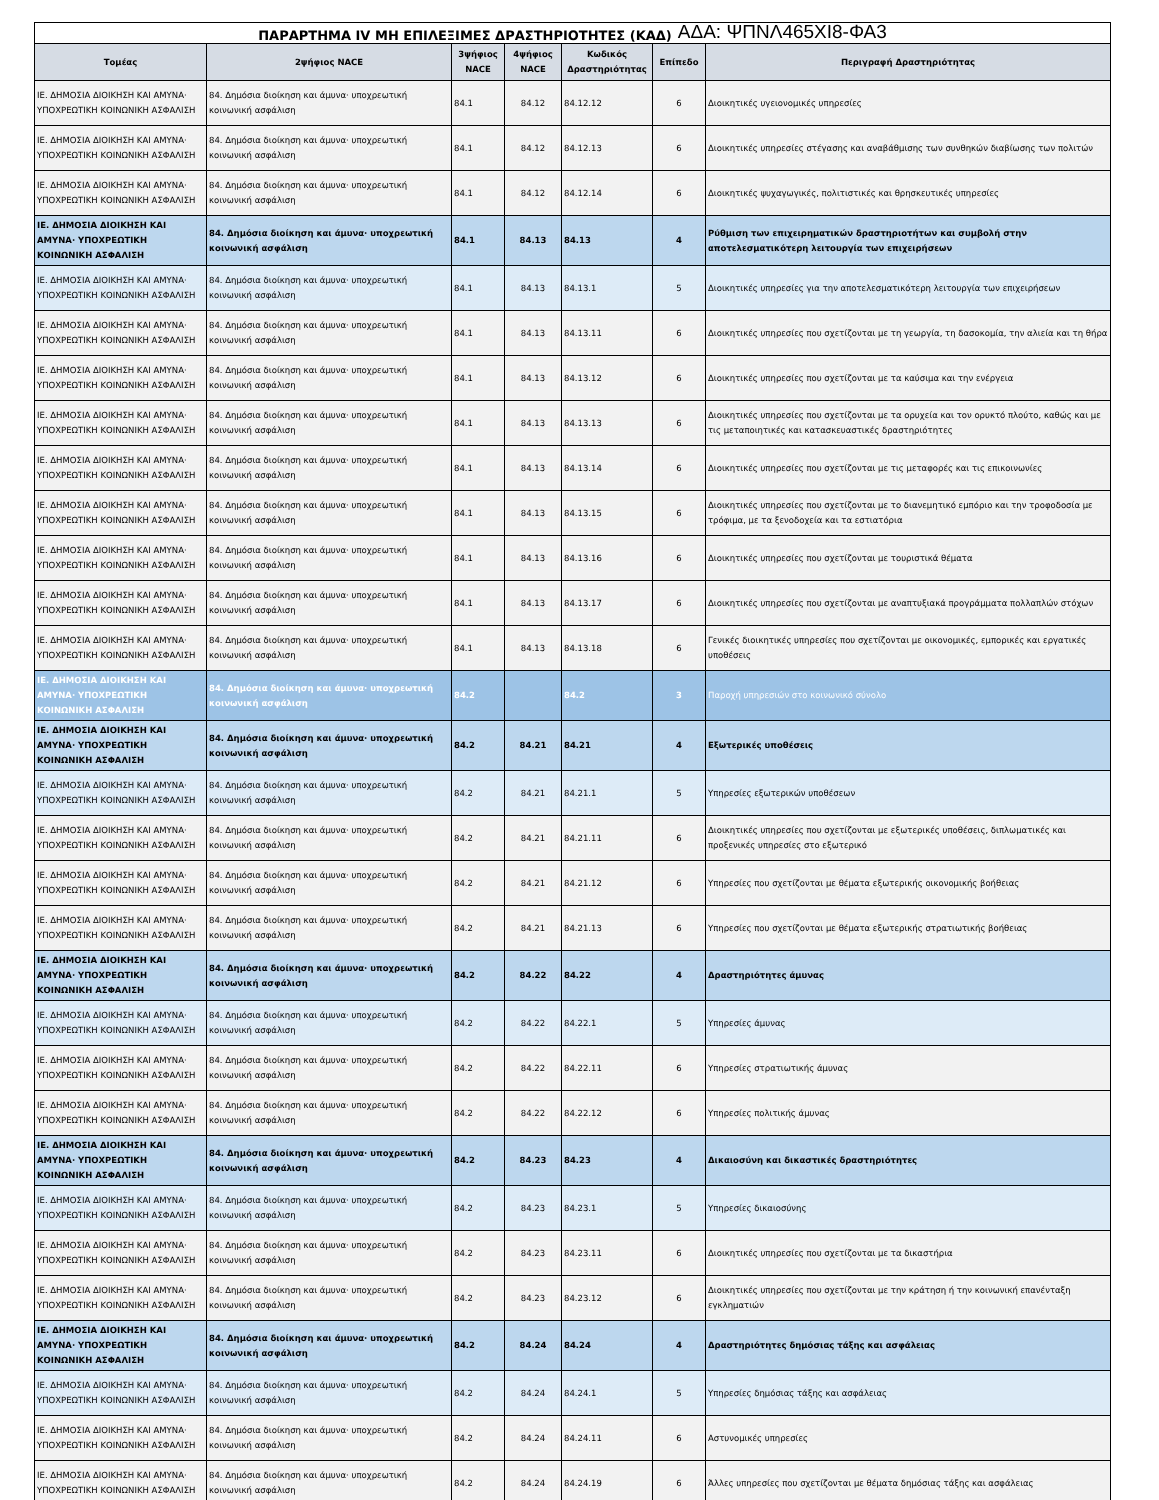ΠΑΡΑΡΤΗΜΑ IV ΜΗ ΕΠΙΛΕΞΙΜΕΣ ΔΡΑΣΤΗΡΙΟΤΗΤΕΣ (ΚΑΔ) ΑΔΑ: ΨΠΝΛ465ΧΙ8-ΦΑ3
| Τομέας | 2ψήφιος NACE | 3ψήφιος NACE | 4ψήφιος NACE | Κωδικός Δραστηριότητας | Επίπεδο | Περιγραφή Δραστηριότητας |
| --- | --- | --- | --- | --- | --- | --- |
| ΙΕ. ΔΗΜΟΣΙΑ ΔΙΟΙΚΗΣΗ ΚΑΙ ΑΜΥΝΑ· ΥΠΟΧΡΕΩΤΙΚΗ ΚΟΙΝΩΝΙΚΗ ΑΣΦΑΛΙΣΗ | 84. Δημόσια διοίκηση και άμυνα· υποχρεωτική κοινωνική ασφάλιση | 84.1 | 84.12 | 84.12.12 | 6 | Διοικητικές υγειονομικές υπηρεσίες |
| ΙΕ. ΔΗΜΟΣΙΑ ΔΙΟΙΚΗΣΗ ΚΑΙ ΑΜΥΝΑ· ΥΠΟΧΡΕΩΤΙΚΗ ΚΟΙΝΩΝΙΚΗ ΑΣΦΑΛΙΣΗ | 84. Δημόσια διοίκηση και άμυνα· υποχρεωτική κοινωνική ασφάλιση | 84.1 | 84.12 | 84.12.13 | 6 | Διοικητικές υπηρεσίες στέγασης και αναβάθμισης των συνθηκών διαβίωσης των πολιτών |
| ΙΕ. ΔΗΜΟΣΙΑ ΔΙΟΙΚΗΣΗ ΚΑΙ ΑΜΥΝΑ· ΥΠΟΧΡΕΩΤΙΚΗ ΚΟΙΝΩΝΙΚΗ ΑΣΦΑΛΙΣΗ | 84. Δημόσια διοίκηση και άμυνα· υποχρεωτική κοινωνική ασφάλιση | 84.1 | 84.12 | 84.12.14 | 6 | Διοικητικές ψυχαγωγικές, πολιτιστικές και θρησκευτικές υπηρεσίες |
| ΙΕ. ΔΗΜΟΣΙΑ ΔΙΟΙΚΗΣΗ ΚΑΙ ΑΜΥΝΑ· ΥΠΟΧΡΕΩΤΙΚΗ ΚΟΙΝΩΝΙΚΗ ΑΣΦΑΛΙΣΗ | 84. Δημόσια διοίκηση και άμυνα· υποχρεωτική κοινωνική ασφάλιση | 84.1 | 84.13 | 84.13 | 4 | Ρύθμιση των επιχειρηματικών δραστηριοτήτων και συμβολή στην αποτελεσματικότερη λειτουργία των επιχειρήσεων |
| ΙΕ. ΔΗΜΟΣΙΑ ΔΙΟΙΚΗΣΗ ΚΑΙ ΑΜΥΝΑ· ΥΠΟΧΡΕΩΤΙΚΗ ΚΟΙΝΩΝΙΚΗ ΑΣΦΑΛΙΣΗ | 84. Δημόσια διοίκηση και άμυνα· υποχρεωτική κοινωνική ασφάλιση | 84.1 | 84.13 | 84.13.1 | 5 | Διοικητικές υπηρεσίες για την αποτελεσματικότερη λειτουργία των επιχειρήσεων |
| ΙΕ. ΔΗΜΟΣΙΑ ΔΙΟΙΚΗΣΗ ΚΑΙ ΑΜΥΝΑ· ΥΠΟΧΡΕΩΤΙΚΗ ΚΟΙΝΩΝΙΚΗ ΑΣΦΑΛΙΣΗ | 84. Δημόσια διοίκηση και άμυνα· υποχρεωτική κοινωνική ασφάλιση | 84.1 | 84.13 | 84.13.11 | 6 | Διοικητικές υπηρεσίες που σχετίζονται με τη γεωργία, τη δασοκομία, την αλιεία και τη θήρα |
| ΙΕ. ΔΗΜΟΣΙΑ ΔΙΟΙΚΗΣΗ ΚΑΙ ΑΜΥΝΑ· ΥΠΟΧΡΕΩΤΙΚΗ ΚΟΙΝΩΝΙΚΗ ΑΣΦΑΛΙΣΗ | 84. Δημόσια διοίκηση και άμυνα· υποχρεωτική κοινωνική ασφάλιση | 84.1 | 84.13 | 84.13.12 | 6 | Διοικητικές υπηρεσίες που σχετίζονται με τα καύσιμα και την ενέργεια |
| ΙΕ. ΔΗΜΟΣΙΑ ΔΙΟΙΚΗΣΗ ΚΑΙ ΑΜΥΝΑ· ΥΠΟΧΡΕΩΤΙΚΗ ΚΟΙΝΩΝΙΚΗ ΑΣΦΑΛΙΣΗ | 84. Δημόσια διοίκηση και άμυνα· υποχρεωτική κοινωνική ασφάλιση | 84.1 | 84.13 | 84.13.13 | 6 | Διοικητικές υπηρεσίες που σχετίζονται με τα ορυχεία και τον ορυκτό πλούτο, καθώς και με τις μεταποιητικές και κατασκευαστικές δραστηριότητες |
| ΙΕ. ΔΗΜΟΣΙΑ ΔΙΟΙΚΗΣΗ ΚΑΙ ΑΜΥΝΑ· ΥΠΟΧΡΕΩΤΙΚΗ ΚΟΙΝΩΝΙΚΗ ΑΣΦΑΛΙΣΗ | 84. Δημόσια διοίκηση και άμυνα· υποχρεωτική κοινωνική ασφάλιση | 84.1 | 84.13 | 84.13.14 | 6 | Διοικητικές υπηρεσίες που σχετίζονται με τις μεταφορές και τις επικοινωνίες |
| ΙΕ. ΔΗΜΟΣΙΑ ΔΙΟΙΚΗΣΗ ΚΑΙ ΑΜΥΝΑ· ΥΠΟΧΡΕΩΤΙΚΗ ΚΟΙΝΩΝΙΚΗ ΑΣΦΑΛΙΣΗ | 84. Δημόσια διοίκηση και άμυνα· υποχρεωτική κοινωνική ασφάλιση | 84.1 | 84.13 | 84.13.15 | 6 | Διοικητικές υπηρεσίες που σχετίζονται με το διανεμητικό εμπόριο και την τροφοδοσία με τρόφιμα, με τα ξενοδοχεία και τα εστιατόρια |
| ΙΕ. ΔΗΜΟΣΙΑ ΔΙΟΙΚΗΣΗ ΚΑΙ ΑΜΥΝΑ· ΥΠΟΧΡΕΩΤΙΚΗ ΚΟΙΝΩΝΙΚΗ ΑΣΦΑΛΙΣΗ | 84. Δημόσια διοίκηση και άμυνα· υποχρεωτική κοινωνική ασφάλιση | 84.1 | 84.13 | 84.13.16 | 6 | Διοικητικές υπηρεσίες που σχετίζονται με τουριστικά θέματα |
| ΙΕ. ΔΗΜΟΣΙΑ ΔΙΟΙΚΗΣΗ ΚΑΙ ΑΜΥΝΑ· ΥΠΟΧΡΕΩΤΙΚΗ ΚΟΙΝΩΝΙΚΗ ΑΣΦΑΛΙΣΗ | 84. Δημόσια διοίκηση και άμυνα· υποχρεωτική κοινωνική ασφάλιση | 84.1 | 84.13 | 84.13.17 | 6 | Διοικητικές υπηρεσίες που σχετίζονται με αναπτυξιακά προγράμματα πολλαπλών στόχων |
| ΙΕ. ΔΗΜΟΣΙΑ ΔΙΟΙΚΗΣΗ ΚΑΙ ΑΜΥΝΑ· ΥΠΟΧΡΕΩΤΙΚΗ ΚΟΙΝΩΝΙΚΗ ΑΣΦΑΛΙΣΗ | 84. Δημόσια διοίκηση και άμυνα· υποχρεωτική κοινωνική ασφάλιση | 84.1 | 84.13 | 84.13.18 | 6 | Γενικές διοικητικές υπηρεσίες που σχετίζονται με οικονομικές, εμπορικές και εργατικές υποθέσεις |
| ΙΕ. ΔΗΜΟΣΙΑ ΔΙΟΙΚΗΣΗ ΚΑΙ ΑΜΥΝΑ· ΥΠΟΧΡΕΩΤΙΚΗ ΚΟΙΝΩΝΙΚΗ ΑΣΦΑΛΙΣΗ | 84. Δημόσια διοίκηση και άμυνα· υποχρεωτική κοινωνική ασφάλιση | 84.2 | | 84.2 | 3 | Παροχή υπηρεσιών στο κοινωνικό σύνολο |
| ΙΕ. ΔΗΜΟΣΙΑ ΔΙΟΙΚΗΣΗ ΚΑΙ ΑΜΥΝΑ· ΥΠΟΧΡΕΩΤΙΚΗ ΚΟΙΝΩΝΙΚΗ ΑΣΦΑΛΙΣΗ | 84. Δημόσια διοίκηση και άμυνα· υποχρεωτική κοινωνική ασφάλιση | 84.2 | 84.21 | 84.21 | 4 | Εξωτερικές υποθέσεις |
| ΙΕ. ΔΗΜΟΣΙΑ ΔΙΟΙΚΗΣΗ ΚΑΙ ΑΜΥΝΑ· ΥΠΟΧΡΕΩΤΙΚΗ ΚΟΙΝΩΝΙΚΗ ΑΣΦΑΛΙΣΗ | 84. Δημόσια διοίκηση και άμυνα· υποχρεωτική κοινωνική ασφάλιση | 84.2 | 84.21 | 84.21.1 | 5 | Υπηρεσίες εξωτερικών υποθέσεων |
| ΙΕ. ΔΗΜΟΣΙΑ ΔΙΟΙΚΗΣΗ ΚΑΙ ΑΜΥΝΑ· ΥΠΟΧΡΕΩΤΙΚΗ ΚΟΙΝΩΝΙΚΗ ΑΣΦΑΛΙΣΗ | 84. Δημόσια διοίκηση και άμυνα· υποχρεωτική κοινωνική ασφάλιση | 84.2 | 84.21 | 84.21.11 | 6 | Διοικητικές υπηρεσίες που σχετίζονται με εξωτερικές υποθέσεις, διπλωματικές και προξενικές υπηρεσίες στο εξωτερικό |
| ΙΕ. ΔΗΜΟΣΙΑ ΔΙΟΙΚΗΣΗ ΚΑΙ ΑΜΥΝΑ· ΥΠΟΧΡΕΩΤΙΚΗ ΚΟΙΝΩΝΙΚΗ ΑΣΦΑΛΙΣΗ | 84. Δημόσια διοίκηση και άμυνα· υποχρεωτική κοινωνική ασφάλιση | 84.2 | 84.21 | 84.21.12 | 6 | Υπηρεσίες που σχετίζονται με θέματα εξωτερικής οικονομικής βοήθειας |
| ΙΕ. ΔΗΜΟΣΙΑ ΔΙΟΙΚΗΣΗ ΚΑΙ ΑΜΥΝΑ· ΥΠΟΧΡΕΩΤΙΚΗ ΚΟΙΝΩΝΙΚΗ ΑΣΦΑΛΙΣΗ | 84. Δημόσια διοίκηση και άμυνα· υποχρεωτική κοινωνική ασφάλιση | 84.2 | 84.21 | 84.21.13 | 6 | Υπηρεσίες που σχετίζονται με θέματα εξωτερικής στρατιωτικής βοήθειας |
| ΙΕ. ΔΗΜΟΣΙΑ ΔΙΟΙΚΗΣΗ ΚΑΙ ΑΜΥΝΑ· ΥΠΟΧΡΕΩΤΙΚΗ ΚΟΙΝΩΝΙΚΗ ΑΣΦΑΛΙΣΗ | 84. Δημόσια διοίκηση και άμυνα· υποχρεωτική κοινωνική ασφάλιση | 84.2 | 84.22 | 84.22 | 4 | Δραστηριότητες άμυνας |
| ΙΕ. ΔΗΜΟΣΙΑ ΔΙΟΙΚΗΣΗ ΚΑΙ ΑΜΥΝΑ· ΥΠΟΧΡΕΩΤΙΚΗ ΚΟΙΝΩΝΙΚΗ ΑΣΦΑΛΙΣΗ | 84. Δημόσια διοίκηση και άμυνα· υποχρεωτική κοινωνική ασφάλιση | 84.2 | 84.22 | 84.22.1 | 5 | Υπηρεσίες άμυνας |
| ΙΕ. ΔΗΜΟΣΙΑ ΔΙΟΙΚΗΣΗ ΚΑΙ ΑΜΥΝΑ· ΥΠΟΧΡΕΩΤΙΚΗ ΚΟΙΝΩΝΙΚΗ ΑΣΦΑΛΙΣΗ | 84. Δημόσια διοίκηση και άμυνα· υποχρεωτική κοινωνική ασφάλιση | 84.2 | 84.22 | 84.22.11 | 6 | Υπηρεσίες στρατιωτικής άμυνας |
| ΙΕ. ΔΗΜΟΣΙΑ ΔΙΟΙΚΗΣΗ ΚΑΙ ΑΜΥΝΑ· ΥΠΟΧΡΕΩΤΙΚΗ ΚΟΙΝΩΝΙΚΗ ΑΣΦΑΛΙΣΗ | 84. Δημόσια διοίκηση και άμυνα· υποχρεωτική κοινωνική ασφάλιση | 84.2 | 84.22 | 84.22.12 | 6 | Υπηρεσίες πολιτικής άμυνας |
| ΙΕ. ΔΗΜΟΣΙΑ ΔΙΟΙΚΗΣΗ ΚΑΙ ΑΜΥΝΑ· ΥΠΟΧΡΕΩΤΙΚΗ ΚΟΙΝΩΝΙΚΗ ΑΣΦΑΛΙΣΗ | 84. Δημόσια διοίκηση και άμυνα· υποχρεωτική κοινωνική ασφάλιση | 84.2 | 84.23 | 84.23 | 4 | Δικαιοσύνη και δικαστικές δραστηριότητες |
| ΙΕ. ΔΗΜΟΣΙΑ ΔΙΟΙΚΗΣΗ ΚΑΙ ΑΜΥΝΑ· ΥΠΟΧΡΕΩΤΙΚΗ ΚΟΙΝΩΝΙΚΗ ΑΣΦΑΛΙΣΗ | 84. Δημόσια διοίκηση και άμυνα· υποχρεωτική κοινωνική ασφάλιση | 84.2 | 84.23 | 84.23.1 | 5 | Υπηρεσίες δικαιοσύνης |
| ΙΕ. ΔΗΜΟΣΙΑ ΔΙΟΙΚΗΣΗ ΚΑΙ ΑΜΥΝΑ· ΥΠΟΧΡΕΩΤΙΚΗ ΚΟΙΝΩΝΙΚΗ ΑΣΦΑΛΙΣΗ | 84. Δημόσια διοίκηση και άμυνα· υποχρεωτική κοινωνική ασφάλιση | 84.2 | 84.23 | 84.23.11 | 6 | Διοικητικές υπηρεσίες που σχετίζονται με τα δικαστήρια |
| ΙΕ. ΔΗΜΟΣΙΑ ΔΙΟΙΚΗΣΗ ΚΑΙ ΑΜΥΝΑ· ΥΠΟΧΡΕΩΤΙΚΗ ΚΟΙΝΩΝΙΚΗ ΑΣΦΑΛΙΣΗ | 84. Δημόσια διοίκηση και άμυνα· υποχρεωτική κοινωνική ασφάλιση | 84.2 | 84.23 | 84.23.12 | 6 | Διοικητικές υπηρεσίες που σχετίζονται με την κράτηση ή την κοινωνική επανένταξη εγκληματιών |
| ΙΕ. ΔΗΜΟΣΙΑ ΔΙΟΙΚΗΣΗ ΚΑΙ ΑΜΥΝΑ· ΥΠΟΧΡΕΩΤΙΚΗ ΚΟΙΝΩΝΙΚΗ ΑΣΦΑΛΙΣΗ | 84. Δημόσια διοίκηση και άμυνα· υποχρεωτική κοινωνική ασφάλιση | 84.2 | 84.24 | 84.24 | 4 | Δραστηριότητες δημόσιας τάξης και ασφάλειας |
| ΙΕ. ΔΗΜΟΣΙΑ ΔΙΟΙΚΗΣΗ ΚΑΙ ΑΜΥΝΑ· ΥΠΟΧΡΕΩΤΙΚΗ ΚΟΙΝΩΝΙΚΗ ΑΣΦΑΛΙΣΗ | 84. Δημόσια διοίκηση και άμυνα· υποχρεωτική κοινωνική ασφάλιση | 84.2 | 84.24 | 84.24.1 | 5 | Υπηρεσίες δημόσιας τάξης και ασφάλειας |
| ΙΕ. ΔΗΜΟΣΙΑ ΔΙΟΙΚΗΣΗ ΚΑΙ ΑΜΥΝΑ· ΥΠΟΧΡΕΩΤΙΚΗ ΚΟΙΝΩΝΙΚΗ ΑΣΦΑΛΙΣΗ | 84. Δημόσια διοίκηση και άμυνα· υποχρεωτική κοινωνική ασφάλιση | 84.2 | 84.24 | 84.24.11 | 6 | Αστυνομικές υπηρεσίες |
| ΙΕ. ΔΗΜΟΣΙΑ ΔΙΟΙΚΗΣΗ ΚΑΙ ΑΜΥΝΑ· ΥΠΟΧΡΕΩΤΙΚΗ ΚΟΙΝΩΝΙΚΗ ΑΣΦΑΛΙΣΗ | 84. Δημόσια διοίκηση και άμυνα· υποχρεωτική κοινωνική ασφάλιση | 84.2 | 84.24 | 84.24.19 | 6 | Άλλες υπηρεσίες που σχετίζονται με θέματα δημόσιας τάξης και ασφάλειας |